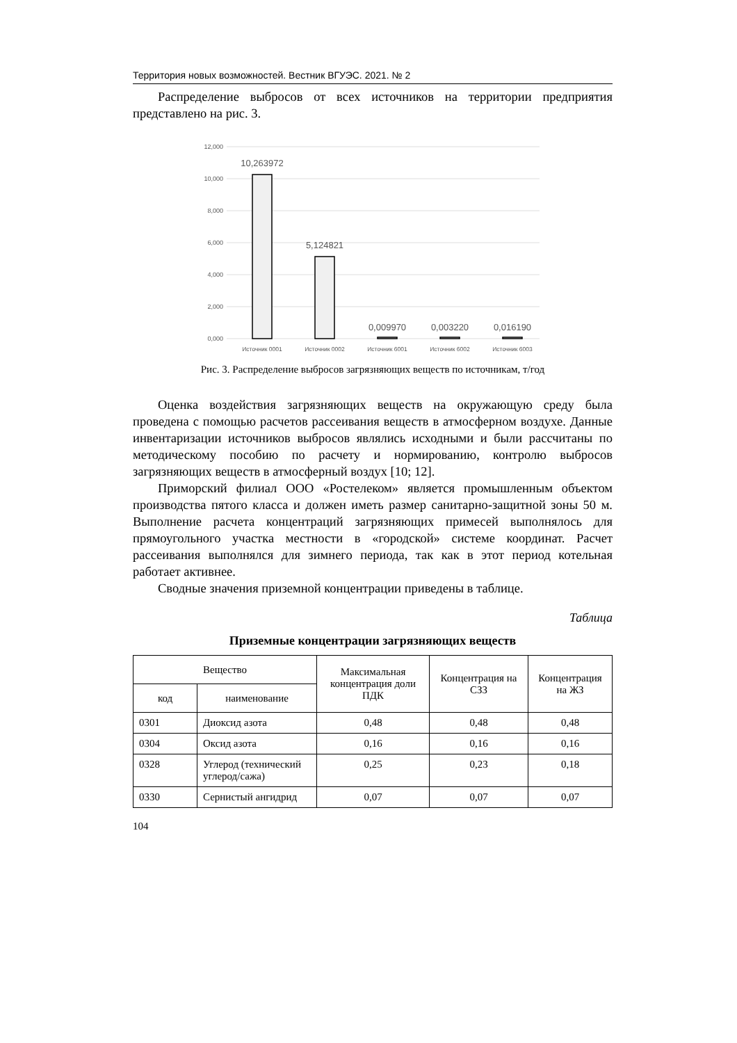Территория новых возможностей. Вестник ВГУЭС. 2021. № 2
Распределение выбросов от всех источников на территории предприятия представлено на рис. 3.
12,000
10,000
8,000
6,000
4,000
2,000
0,000
10,263972
5,124821
0,009970
0,003220
0,016190
Источник 0001
Источник 0002
Источник 6001
Источник 6002
Источник 6003
Рис. 3. Распределение выбросов загрязняющих веществ по источникам, т/год
Оценка воздействия загрязняющих веществ на окружающую среду была проведена с помощью расчетов рассеивания веществ в атмосферном воздухе. Данные инвентаризации источников выбросов являлись исходными и были рассчитаны по методическому пособию по расчету и нормированию, контролю выбросов загрязняющих веществ в атмосферный воздух [10; 12].
Приморский филиал ООО «Ростелеком» является промышленным объектом производства пятого класса и должен иметь размер санитарно-защитной зоны 50 м. Выполнение расчета концентраций загрязняющих примесей выполнялось для прямоугольного участка местности в «городской» системе координат. Расчет рассеивания выполнялся для зимнего периода, так как в этот период котельная работает активнее.
Сводные значения приземной концентрации приведены в таблице.
Таблица
Приземные концентрации загрязняющих веществ
| Вещество | | Максимальная концентрация доли ПДК | Концентрация на СЗЗ | Концентрация на ЖЗ |
| --- | --- | --- | --- | --- |
| код | наименование | | | |
| 0301 | Диоксид азота | 0,48 | 0,48 | 0,48 |
| 0304 | Оксид азота | 0,16 | 0,16 | 0,16 |
| 0328 | Углерод (технический углерод/сажа) | 0,25 | 0,23 | 0,18 |
| 0330 | Сернистый ангидрид | 0,07 | 0,07 | 0,07 |
104